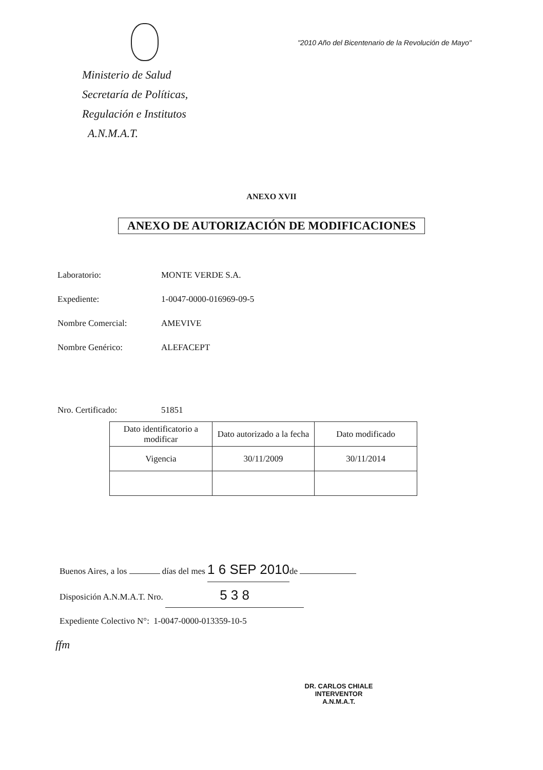Ministerio de Salud
Secretaría de Políticas,
Regulación e Institutos
A.N.M.A.T.
"2010 Año del Bicentenario de la Revolución de Mayo"
ANEXO XVII
ANEXO DE AUTORIZACIÓN DE MODIFICACIONES
Laboratorio: MONTE VERDE S.A.
Expediente: 1-0047-0000-016969-09-5
Nombre Comercial: AMEVIVE
Nombre Genérico: ALEFACEPT
Nro. Certificado: 51851
| Dato identificatorio a modificar | Dato autorizado a la fecha | Dato modificado |
| --- | --- | --- |
| Vigencia | 30/11/2009 | 30/11/2014 |
Buenos Aires, a los días del mes 1 6 SEP 2010 de
Disposición A.N.M.A.T. Nro. 5 3 8
Expediente Colectivo N°: 1-0047-0000-013359-10-5
ffm
DR. CARLOS CHIALE
INTERVENTOR
A.N.M.A.T.